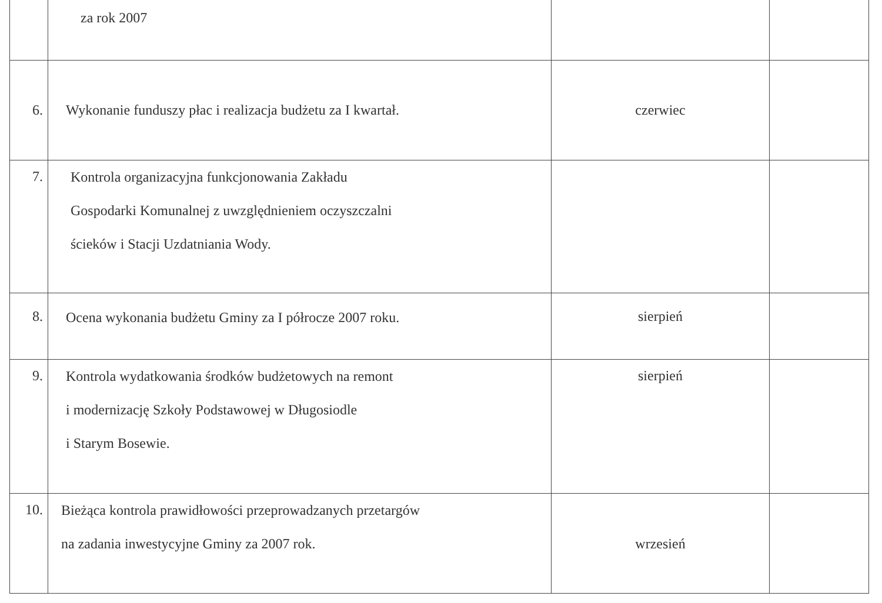| | za rok 2007 | | |
| 6. | Wykonanie funduszy płac i realizacja budżetu za I kwartał. | czerwiec | |
| 7. | Kontrola organizacyjna funkcjonowania Zakładu Gospodarki Komunalnej z uwzględnieniem oczyszczalni ścieków i Stacji Uzdatniania Wody. | | |
| 8. | Ocena wykonania budżetu Gminy za I półrocze 2007 roku. | sierpień | |
| 9. | Kontrola wydatkowania środków budżetowych na remont i modernizację Szkoły Podstawowej w Długosiodle i Starym Bosewie. | sierpień | |
| 10. | Bieżąca kontrola prawidłowości przeprowadzanych przetargów na zadania inwestycyjne Gminy za 2007 rok. | wrzesień | |